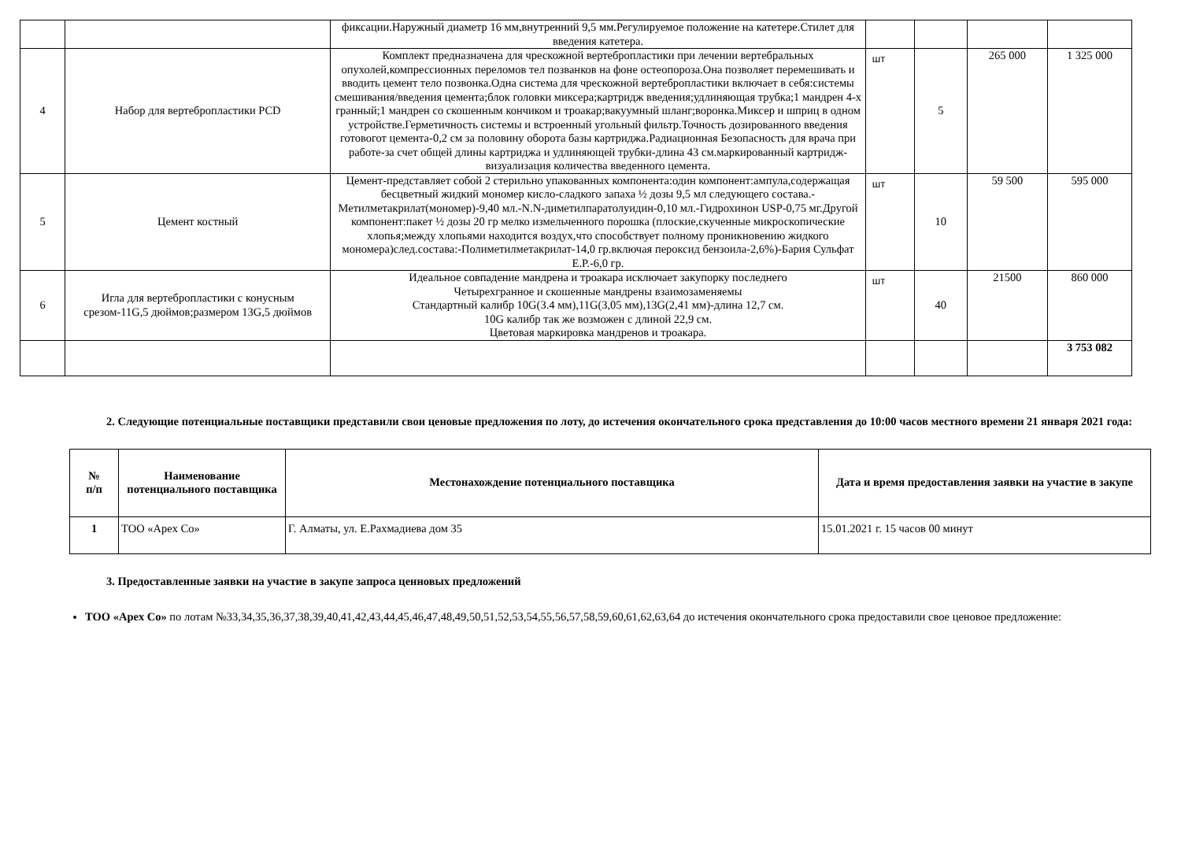| | | фиксации.Наружный диаметр 16 мм,внутренний 9,5 мм.Регулируемое положение на катетере.Стилет для введения катетера. | | | | |
| 4 | Набор для вертебропластики PCD | Комплект предназначена для чрескожной вертебропластики при лечении вертебральных опухолей,компрессионных переломов тел позванков на фоне остеопороза.Она позволяет перемешивать и вводить цемент тело позвонка.Одна система для чрескожной вертебропластики включает в себя:системы смешивания/введения цемента;блок головки миксера;картридж введения;удлиняющая трубка;1 мандрен 4-х гранный;1 мандрен со скошенным кончиком и троакар;вакуумный шланг;воронка.Миксер и шприц в одном устройстве.Герметичность системы и встроенный угольный фильтр.Точность дозированного введения готовогот цемента-0,2 см за половину оборота базы картриджа.Радиационная Безопасность для врача при работе-за счет общей длины картриджа и удлиняющей трубки-длина 43 см.маркированный картридж-визуализация количества введенного цемента. | шт | 5 | 265 000 | 1 325 000 |
| 5 | Цемент костный | Цемент-представляет собой 2 стерильно упакованных компонента:один компонент:ампула,содержащая бесцветный жидкий мономер кисло-сладкого запаха ½ дозы 9,5 мл следующего состава.-Метилметакрилат(мономер)-9,40 мл.-N.N-диметилпаратолуидин-0,10 мл.-Гидрохинон USP-0,75 мг.Другой компонент:пакет ½ дозы 20 гр мелко измельченного порошка (плоские,скученные микроскопические хлопья;между хлопьями находится воздух,что способствует полному проникновению жидкого мономера)след.состава:-Полиметилметакрилат-14,0 гр.включая пероксид бензоила-2,6%)-Бария Сульфат Е.Р.-6,0 гр. | шт | 10 | 59 500 | 595 000 |
| 6 | Игла для вертебропластики с конусным срезом-11G,5 дюймов;размером 13G,5 дюймов | Идеальное совпадение мандрена и троакара исключает закупорку последнего Четырехгранное и скошенные мандрены взаимозаменяемы Стандартный калибр 10G(3.4 мм),11G(3,05 мм),13G(2,41 мм)-длина 12,7 см. 10G калибр так же возможен с длиной 22,9 см. Цветовая маркировка мандренов и троакара. | шт | 40 | 21500 | 860 000 |
| | | | | | | 3 753 082 |
2. Следующие потенциальные поставщики представили свои ценовые предложения по лоту, до истечения окончательного срока представления до 10:00 часов местного времени 21 января 2021 года:
| № п/п | Наименование потенциального поставщика | Местонахождение потенциального поставщика | Дата и время предоставления заявки на участие в закупе |
| --- | --- | --- | --- |
| 1 | ТОО «Apex Co» | Г. Алматы, ул. Е.Рахмадиева дом 35 | 15.01.2021 г. 15 часов 00 минут |
3. Предоставленные заявки на участие в закупе запроса ценновых предложений
ТОО «Apex Co» по лотам №33,34,35,36,37,38,39,40,41,42,43,44,45,46,47,48,49,50,51,52,53,54,55,56,57,58,59,60,61,62,63,64 до истечения окончательного срока предоставили свое ценовое предложение: